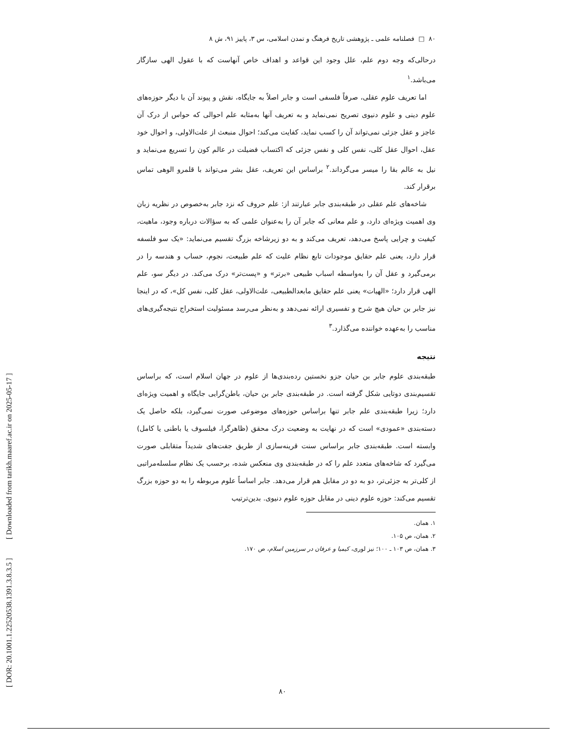[ DOR: 20.1001.1.22520538.1391.3.8.3.5 ] [ Downloaded from tarikh.maaref.ac.ir on 2025-05-17 ]
۸۰ □ فصلنامه علمی ـ پژوهشی تاریخ فرهنگ و تمدن اسلامی، س ۳، پاییز ۹۱، ش ۸
درحالی‌که وجه دوم علم، علل وجود این قواعد و اهداف خاص آنهاست که با عقول الهی سازگار می‌باشد.<sup>۱</sup>
اما تعریف علوم عقلی، صرفاً فلسفی است و جابر اصلاً به جایگاه، نقش و پیوند آن با دیگر حوزه‌های علوم دینی و علوم دنیوی تصریح نمی‌نماید و به تعریف آنها به‌مثابه علم احوالی که حواس از درک آن عاجز و عقل جزئی نمی‌تواند آن را کسب نماید، کفایت می‌کند؛ احوال منبعث از علت‌الاولی، و احوال خود عقل، احوال عقل کلی، نفس کلی و نفس جزئی که اکتساب فضیلت در عالم کون را تسریع می‌نماید و نیل به عالم بقا را میسر می‌گرداند.<sup>۲</sup> براساس این تعریف، عقل بشر می‌تواند با قلمرو الوهی تماس برقرار کند.
شاخه‌های علم عقلی در طبقه‌بندی جابر عبارتند از: علم حروف که نزد جابر به‌خصوص در نظریه زبان وی اهمیت ویژه‌ای دارد، و علم معانی که جابر آن را به‌عنوان علمی که به سؤالات درباره وجود، ماهیت، کیفیت و چرایی پاسخ می‌دهد، تعریف می‌کند و به دو زیرشاخه بزرگ تقسیم می‌نماید: «یک سو فلسفه قرار دارد، یعنی علم حقایق موجودات تابع نظام علیت که علم طبیعت، نجوم، حساب و هندسه را در برمی‌گیرد و عقل آن را به‌واسطه اسباب طبیعی «برتر» و «پست‌تر» درک می‌کند. در دیگر سو، علم الهی قرار دارد؛ «الهیات» یعنی علم حقایق مابعدالطبیعی، علت‌الاولی، عقل کلی، نفس کل»، که در اینجا نیز جابر بن حیان هیچ شرح و تفسیری ارائه نمی‌دهد و به‌نظر می‌رسد مسئولیت استخراج نتیجه‌گیری‌های مناسب را به‌عهده خواننده می‌گذارد.<sup>۳</sup>
نتیجه
طبقه‌بندی علوم جابر بن حیان جزو نخستین رده‌بندی‌ها از علوم در جهان اسلام است، که براساس تقسیم‌بندی دوتایی شکل گرفته است. در طبقه‌بندی جابر بن حیان، باطن‌گرایی جایگاه و اهمیت ویژه‌ای دارد؛ زیرا طبقه‌بندی علم جابر تنها براساس حوزه‌های موضوعی صورت نمی‌گیرد، بلکه حاصل یک دسته‌بندی «عمودی» است که در نهایت به وضعیت درک محقق (ظاهرگرا، فیلسوف یا باطنی یا کامل) وابسته است. طبقه‌بندی جابر براساس سنت قرینه‌سازی از طریق جفت‌های شدیداً متقابلی صورت می‌گیرد که شاخه‌های متعدد علم را که در طبقه‌بندی وی منعکس شده، برحسب یک نظام سلسله‌مراتبی از کلی‌تر به جزئی‌تر، دو به دو در مقابل هم قرار می‌دهد. جابر اساساً علوم مربوطه را به دو حوزه بزرگ تقسیم می‌کند: حوزه علوم دینی در مقابل حوزه علوم دنیوی. بدین‌ترتیب
۱. همان.
۲. همان، ص ۱۰۵.
۳. همان، ص ۱۰۳ ـ ۱۰۰؛ نیز لوری، کیمیا و عرفان در سرزمین اسلام، ص ۱۷۰.
۸۰